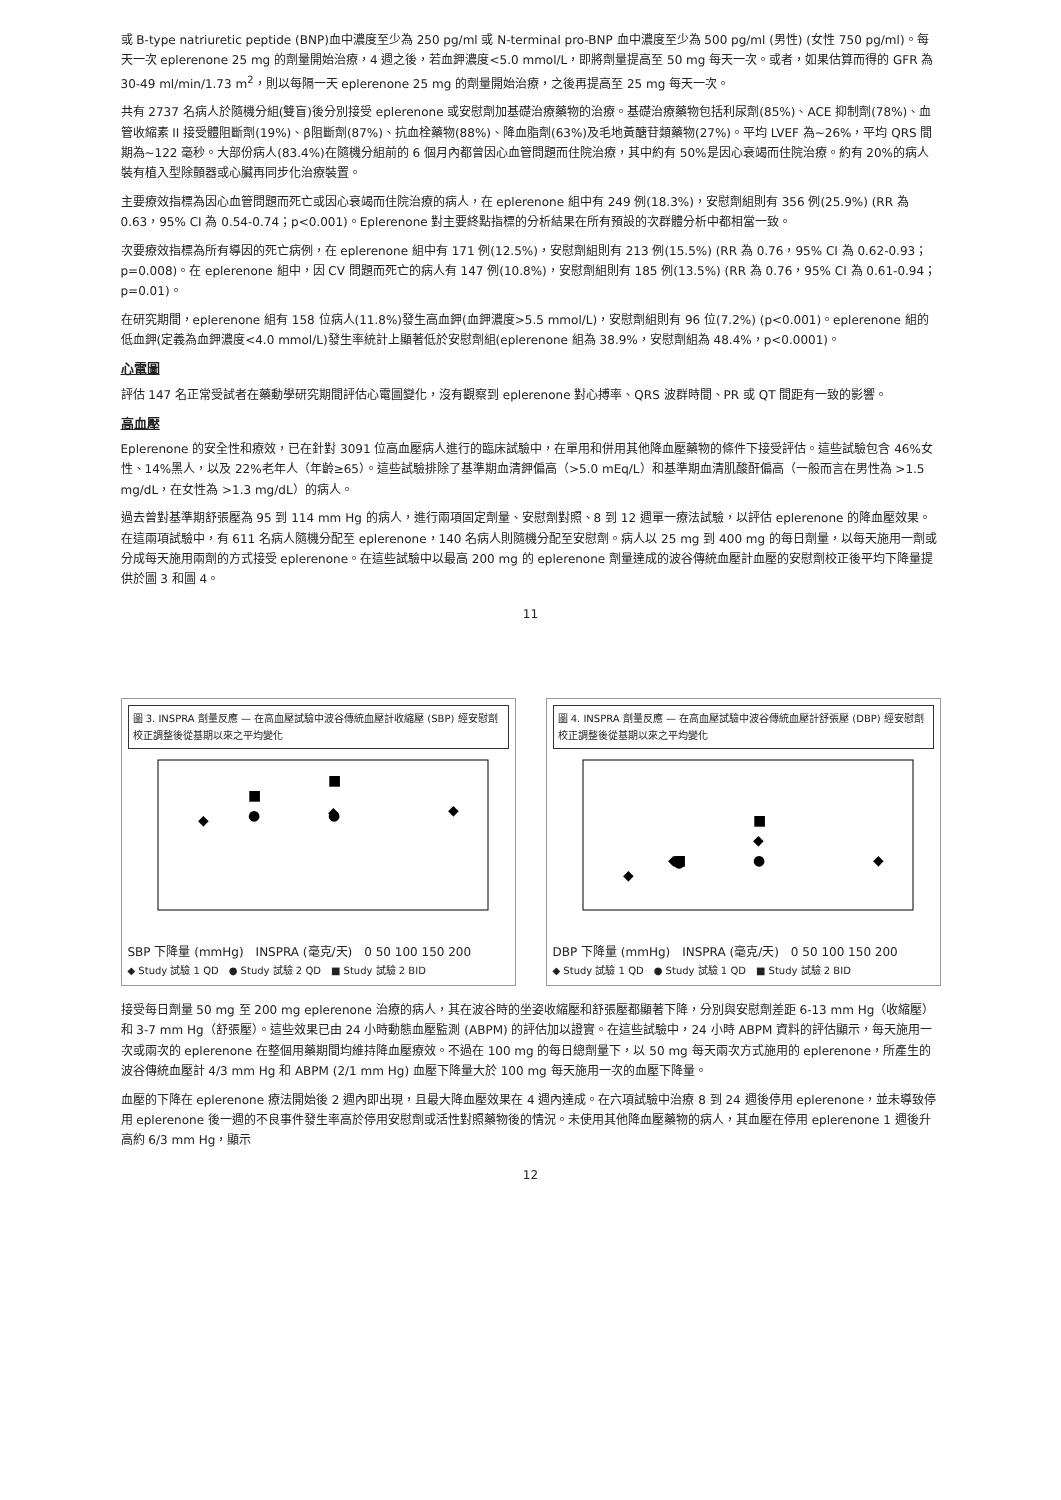或 B-type natriuretic peptide (BNP)血中濃度至少為 250 pg/ml 或 N-terminal pro-BNP 血中濃度至少為 500 pg/ml (男性) (女性 750 pg/ml)。每天一次 eplerenone 25 mg 的劑量開始治療，4 週之後，若血鉀濃度<5.0 mmol/L，即將劑量提高至 50 mg 每天一次。或者，如果估算而得的 GFR 為 30-49 ml/min/1.73 m<sup>2</sup>，則以每隔一天 eplerenone 25 mg 的劑量開始治療，之後再提高至 25 mg 每天一次。
共有 2737 名病人於隨機分組(雙盲)後分別接受 eplerenone 或安慰劑加基礎治療藥物的治療。基礎治療藥物包括利尿劑(85%)、ACE 抑制劑(78%)、血管收縮素 II 接受體阻斷劑(19%)、β阻斷劑(87%)、抗血栓藥物(88%)、降血脂劑(63%)及毛地黃醣苷類藥物(27%)。平均 LVEF 為~26%，平均 QRS 間期為~122 毫秒。大部份病人(83.4%)在隨機分組前的 6 個月內都曾因心血管問題而住院治療，其中約有 50%是因心衰竭而住院治療。約有 20%的病人裝有植入型除顫器或心臟再同步化治療裝置。
主要療效指標為因心血管問題而死亡或因心衰竭而住院治療的病人，在 eplerenone 組中有 249 例(18.3%)，安慰劑組則有 356 例(25.9%) (RR 為 0.63，95% CI 為 0.54-0.74；p<0.001)。Eplerenone 對主要終點指標的分析結果在所有預設的次群體分析中都相當一致。
次要療效指標為所有導因的死亡病例，在 eplerenone 組中有 171 例(12.5%)，安慰劑組則有 213 例(15.5%) (RR 為 0.76，95% CI 為 0.62-0.93；p=0.008)。在 eplerenone 組中，因 CV 問題而死亡的病人有 147 例(10.8%)，安慰劑組則有 185 例(13.5%) (RR 為 0.76，95% CI 為 0.61-0.94；p=0.01)。
在研究期間，eplerenone 組有 158 位病人(11.8%)發生高血鉀(血鉀濃度>5.5 mmol/L)，安慰劑組則有 96 位(7.2%) (p<0.001)。eplerenone 組的低血鉀(定義為血鉀濃度<4.0 mmol/L)發生率統計上顯著低於安慰劑組(eplerenone 組為 38.9%，安慰劑組為 48.4%，p<0.0001)。
心電圖
評估 147 名正常受試者在藥動學研究期間評估心電圖變化，沒有觀察到 eplerenone 對心搏率、QRS 波群時間、PR 或 QT 間距有一致的影響。
高血壓
Eplerenone 的安全性和療效，已在針對 3091 位高血壓病人進行的臨床試驗中，在單用和併用其他降血壓藥物的條件下接受評估。這些試驗包含 46%女性、14%黑人，以及 22%老年人（年齡≥65）。這些試驗排除了基準期血清鉀偏高（>5.0 mEq/L）和基準期血清肌酸酐偏高（一般而言在男性為 >1.5 mg/dL，在女性為 >1.3 mg/dL）的病人。
過去曾對基準期舒張壓為 95 到 114 mm Hg 的病人，進行兩項固定劑量、安慰劑對照、8 到 12 週單一療法試驗，以評估 eplerenone 的降血壓效果。在這兩項試驗中，有 611 名病人隨機分配至 eplerenone，140 名病人則隨機分配至安慰劑。病人以 25 mg 到 400 mg 的每日劑量，以每天施用一劑或分成每天施用兩劑的方式接受 eplerenone。在這些試驗中以最高 200 mg 的 eplerenone 劑量達成的波谷傳統血壓計血壓的安慰劑校正後平均下降量提供於圖 3 和圖 4。
11
圖 3. INSPRA 劑量反應 — 在高血壓試驗中波谷傳統血壓計收縮壓 (SBP) 經安慰劑校正調整後從基期以來之平均變化
◆
●
■
◆
●
■
◆
SBP 下降量 (mmHg)　INSPRA (毫克/天)　0 50 100 150 200
◆ Study 試驗 1 QD　● Study 試驗 2 QD　■ Study 試驗 2 BID
圖 4. INSPRA 劑量反應 — 在高血壓試驗中波谷傳統血壓計舒張壓 (DBP) 經安慰劑校正調整後從基期以來之平均變化
◆
◆
●
■
◆
●
■
◆
DBP 下降量 (mmHg)　INSPRA (毫克/天)　0 50 100 150 200
◆ Study 試驗 1 QD　● Study 試驗 1 QD　■ Study 試驗 2 BID
接受每日劑量 50 mg 至 200 mg eplerenone 治療的病人，其在波谷時的坐姿收縮壓和舒張壓都顯著下降，分別與安慰劑差距 6-13 mm Hg（收縮壓）和 3-7 mm Hg（舒張壓）。這些效果已由 24 小時動態血壓監測 (ABPM) 的評估加以證實。在這些試驗中，24 小時 ABPM 資料的評估顯示，每天施用一次或兩次的 eplerenone 在整個用藥期間均維持降血壓療效。不過在 100 mg 的每日總劑量下，以 50 mg 每天兩次方式施用的 eplerenone，所產生的波谷傳統血壓計 4/3 mm Hg 和 ABPM (2/1 mm Hg) 血壓下降量大於 100 mg 每天施用一次的血壓下降量。
血壓的下降在 eplerenone 療法開始後 2 週內即出現，且最大降血壓效果在 4 週內達成。在六項試驗中治療 8 到 24 週後停用 eplerenone，並未導致停用 eplerenone 後一週的不良事件發生率高於停用安慰劑或活性對照藥物後的情況。未使用其他降血壓藥物的病人，其血壓在停用 eplerenone 1 週後升高約 6/3 mm Hg，顯示
12